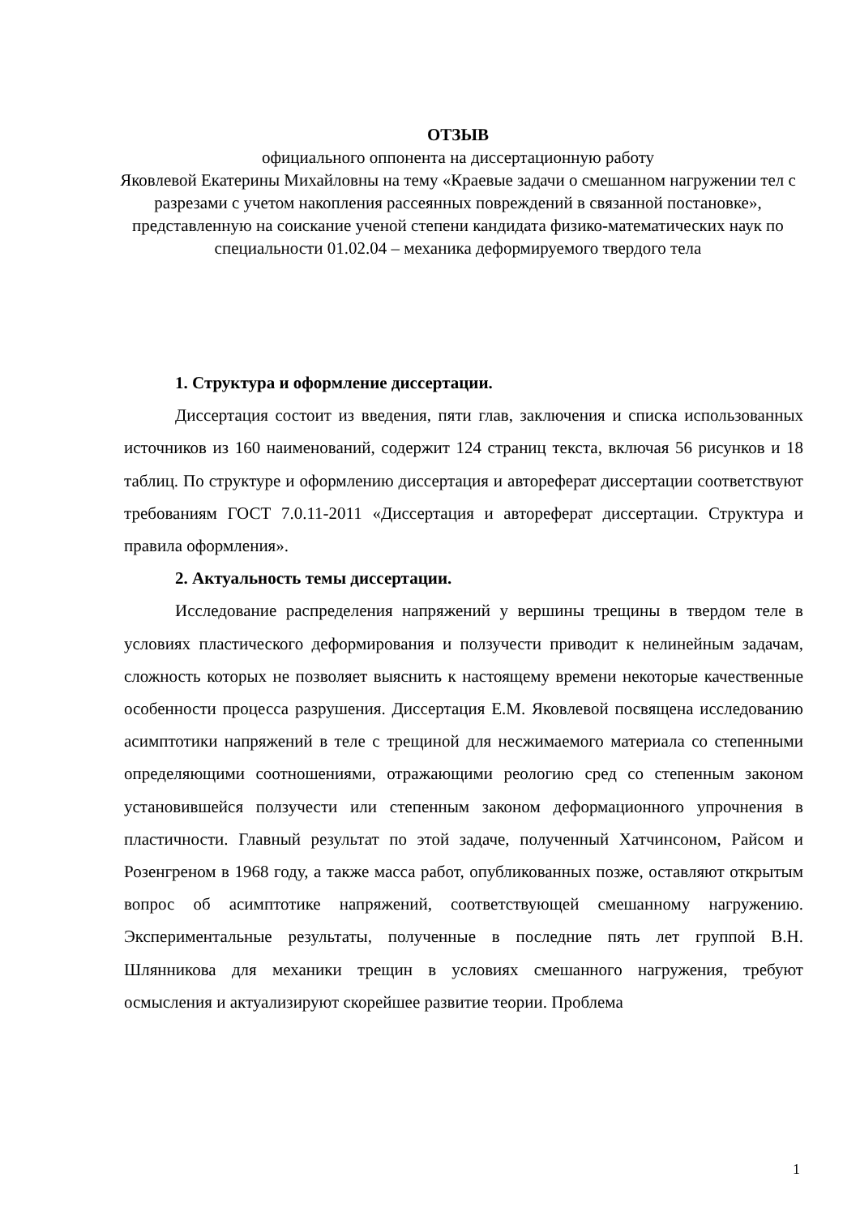ОТЗЫВ
официального оппонента на диссертационную работу
Яковлевой Екатерины Михайловны на тему «Краевые задачи о смешанном нагружении тел с разрезами с учетом накопления рассеянных повреждений в связанной постановке», представленную на соискание ученой степени кандидата физико-математических наук по специальности 01.02.04 – механика деформируемого твердого тела
1. Структура и оформление диссертации.
Диссертация состоит из введения, пяти глав, заключения и списка использованных источников из 160 наименований, содержит 124 страниц текста, включая 56 рисунков и 18 таблиц. По структуре и оформлению диссертация и автореферат диссертации соответствуют требованиям ГОСТ 7.0.11-2011 «Диссертация и автореферат диссертации. Структура и правила оформления».
2. Актуальность темы диссертации.
Исследование распределения напряжений у вершины трещины в твердом теле в условиях пластического деформирования и ползучести приводит к нелинейным задачам, сложность которых не позволяет выяснить к настоящему времени некоторые качественные особенности процесса разрушения. Диссертация Е.М. Яковлевой посвящена исследованию асимптотики напряжений в теле с трещиной для несжимаемого материала со степенными определяющими соотношениями, отражающими реологию сред со степенным законом установившейся ползучести или степенным законом деформационного упрочнения в пластичности. Главный результат по этой задаче, полученный Хатчинсоном, Райсом и Розенгреном в 1968 году, а также масса работ, опубликованных позже, оставляют открытым вопрос об асимптотике напряжений, соответствующей смешанному нагружению. Экспериментальные результаты, полученные в последние пять лет группой В.Н. Шлянникова для механики трещин в условиях смешанного нагружения, требуют осмысления и актуализируют скорейшее развитие теории. Проблема
1